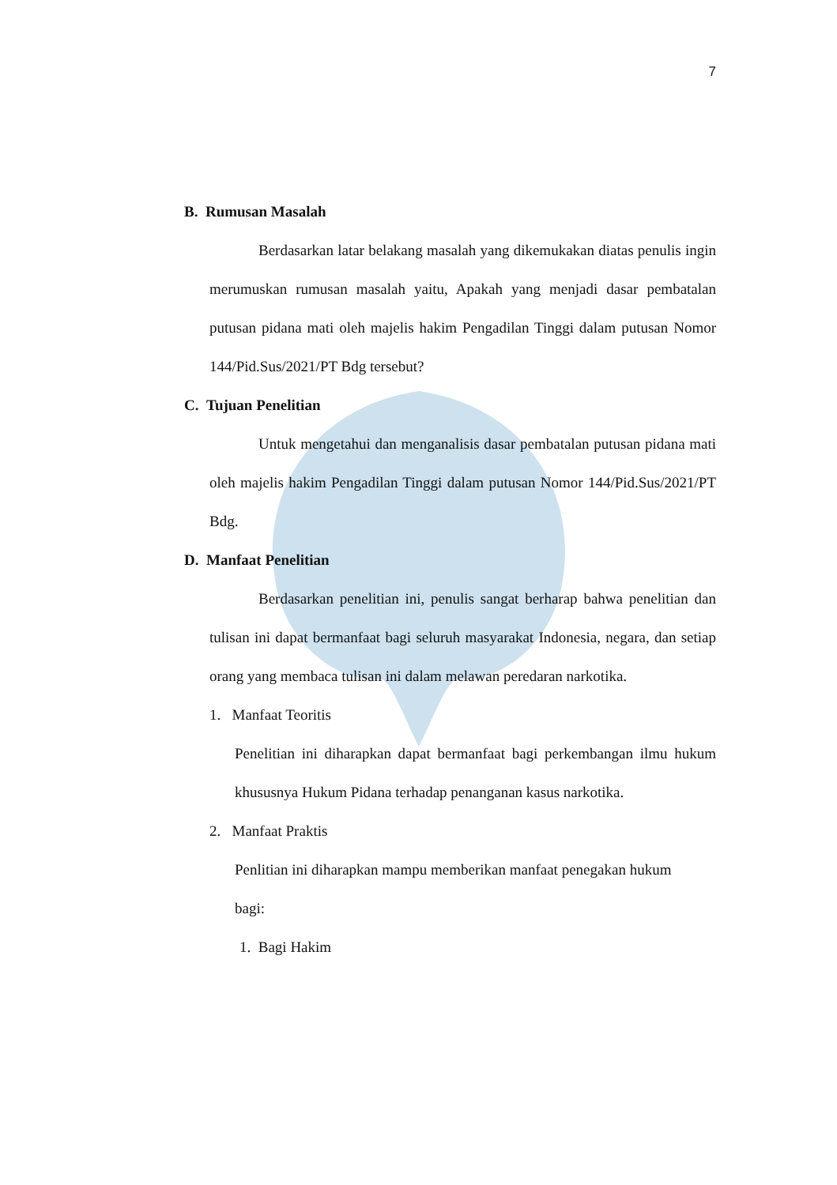7
B. Rumusan Masalah
Berdasarkan latar belakang masalah yang dikemukakan diatas penulis ingin merumuskan rumusan masalah yaitu, Apakah yang menjadi dasar pembatalan putusan pidana mati oleh majelis hakim Pengadilan Tinggi dalam putusan Nomor 144/Pid.Sus/2021/PT Bdg tersebut?
C. Tujuan Penelitian
Untuk mengetahui dan menganalisis dasar pembatalan putusan pidana mati oleh majelis hakim Pengadilan Tinggi dalam putusan Nomor 144/Pid.Sus/2021/PT Bdg.
D. Manfaat Penelitian
Berdasarkan penelitian ini, penulis sangat berharap bahwa penelitian dan tulisan ini dapat bermanfaat bagi seluruh masyarakat Indonesia, negara, dan setiap orang yang membaca tulisan ini dalam melawan peredaran narkotika.
1. Manfaat Teoritis
Penelitian ini diharapkan dapat bermanfaat bagi perkembangan ilmu hukum khususnya Hukum Pidana terhadap penanganan kasus narkotika.
2. Manfaat Praktis
Penlitian ini diharapkan mampu memberikan manfaat penegakan hukum bagi:
1. Bagi Hakim